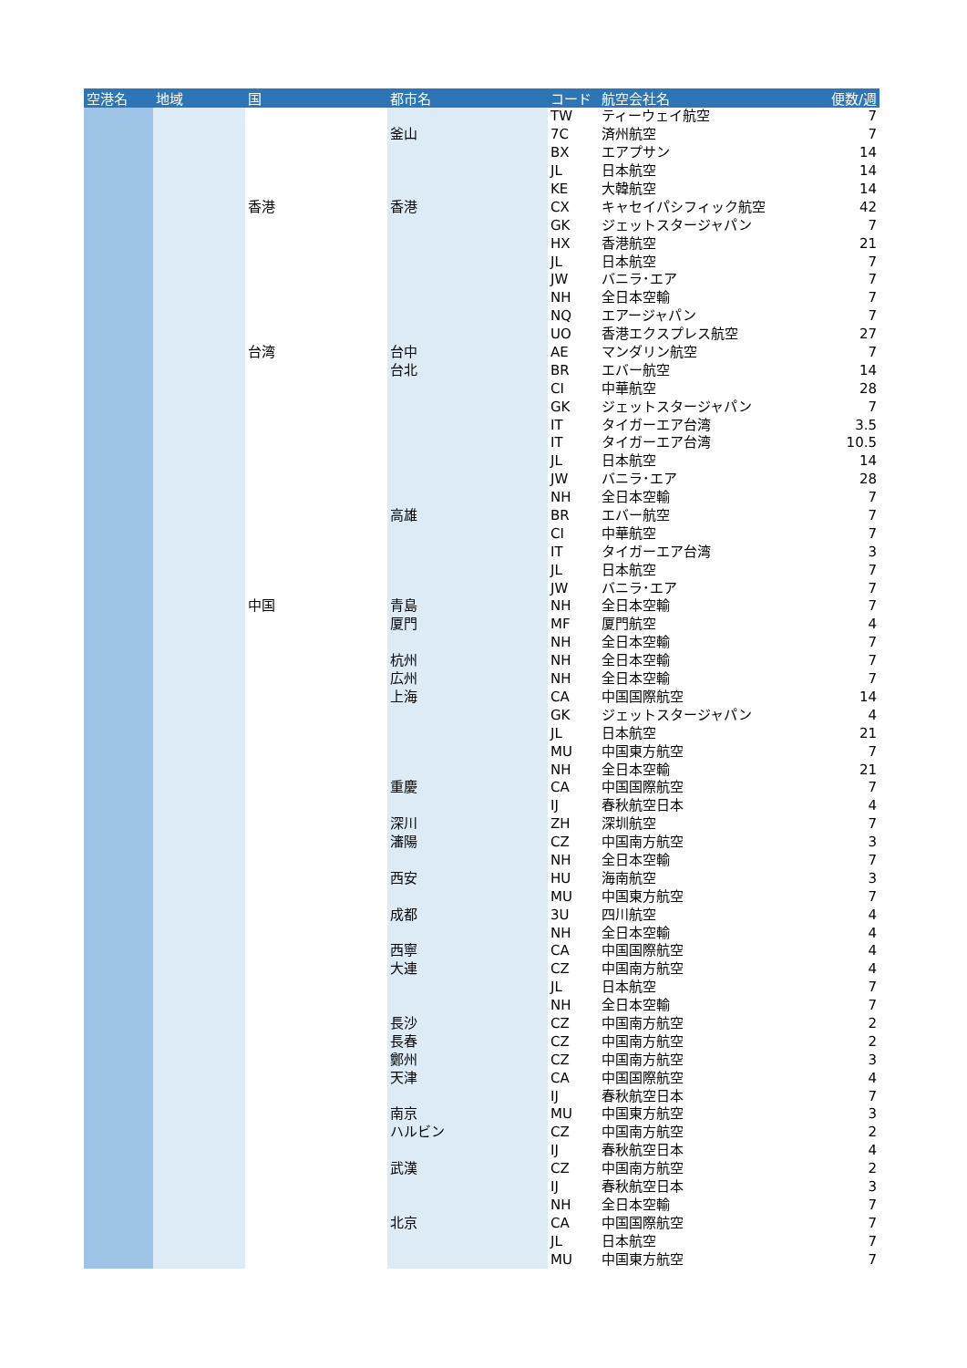| 空港名 | 地域 | 国 | 都市名 | コード | 航空会社名 | 便数/週 |
| --- | --- | --- | --- | --- | --- | --- |
| | | | | TW | ティーウェイ航空 | 7 |
| | | | 釜山 | 7C | 済州航空 | 7 |
| | | | | BX | エアプサン | 14 |
| | | | | JL | 日本航空 | 14 |
| | | | | KE | 大韓航空 | 14 |
| | | 香港 | 香港 | CX | キャセイパシフィック航空 | 42 |
| | | | | GK | ジェットスタージャパン | 7 |
| | | | | HX | 香港航空 | 21 |
| | | | | JL | 日本航空 | 7 |
| | | | | JW | バニラ･エア | 7 |
| | | | | NH | 全日本空輸 | 7 |
| | | | | NQ | エアージャパン | 7 |
| | | | | UO | 香港エクスプレス航空 | 27 |
| | | 台湾 | 台中 | AE | マンダリン航空 | 7 |
| | | | 台北 | BR | エバー航空 | 14 |
| | | | | CI | 中華航空 | 28 |
| | | | | GK | ジェットスタージャパン | 7 |
| | | | | IT | タイガーエア台湾 | 3.5 |
| | | | | IT | タイガーエア台湾 | 10.5 |
| | | | | JL | 日本航空 | 14 |
| | | | | JW | バニラ･エア | 28 |
| | | | | NH | 全日本空輸 | 7 |
| | | | 高雄 | BR | エバー航空 | 7 |
| | | | | CI | 中華航空 | 7 |
| | | | | IT | タイガーエア台湾 | 3 |
| | | | | JL | 日本航空 | 7 |
| | | | | JW | バニラ･エア | 7 |
| | | 中国 | 青島 | NH | 全日本空輸 | 7 |
| | | | 厦門 | MF | 厦門航空 | 4 |
| | | | | NH | 全日本空輸 | 7 |
| | | | 杭州 | NH | 全日本空輸 | 7 |
| | | | 広州 | NH | 全日本空輸 | 7 |
| | | | 上海 | CA | 中国国際航空 | 14 |
| | | | | GK | ジェットスタージャパン | 4 |
| | | | | JL | 日本航空 | 21 |
| | | | | MU | 中国東方航空 | 7 |
| | | | | NH | 全日本空輸 | 21 |
| | | | 重慶 | CA | 中国国際航空 | 7 |
| | | | | IJ | 春秋航空日本 | 4 |
| | | | 深川 | ZH | 深圳航空 | 7 |
| | | | 瀋陽 | CZ | 中国南方航空 | 3 |
| | | | | NH | 全日本空輸 | 7 |
| | | | 西安 | HU | 海南航空 | 3 |
| | | | | MU | 中国東方航空 | 7 |
| | | | 成都 | 3U | 四川航空 | 4 |
| | | | | NH | 全日本空輸 | 4 |
| | | | 西寧 | CA | 中国国際航空 | 4 |
| | | | 大連 | CZ | 中国南方航空 | 4 |
| | | | | JL | 日本航空 | 7 |
| | | | | NH | 全日本空輸 | 7 |
| | | | 長沙 | CZ | 中国南方航空 | 2 |
| | | | 長春 | CZ | 中国南方航空 | 2 |
| | | | 鄭州 | CZ | 中国南方航空 | 3 |
| | | | 天津 | CA | 中国国際航空 | 4 |
| | | | | IJ | 春秋航空日本 | 7 |
| | | | 南京 | MU | 中国東方航空 | 3 |
| | | | ハルビン | CZ | 中国南方航空 | 2 |
| | | | | IJ | 春秋航空日本 | 4 |
| | | | 武漢 | CZ | 中国南方航空 | 2 |
| | | | | IJ | 春秋航空日本 | 3 |
| | | | | NH | 全日本空輸 | 7 |
| | | | 北京 | CA | 中国国際航空 | 7 |
| | | | | JL | 日本航空 | 7 |
| | | | | MU | 中国東方航空 | 7 |